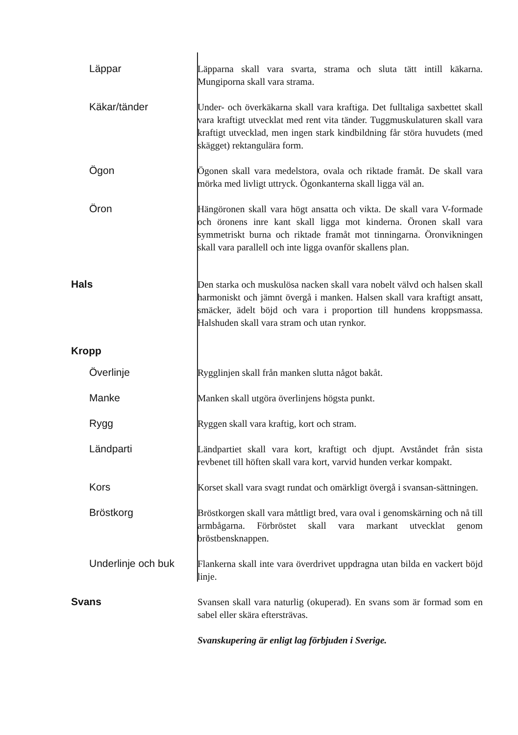Läppar
Läpparna skall vara svarta, strama och sluta tätt intill käkarna. Mungiporna skall vara strama.
Käkar/tänder
Under- och överkäkarna skall vara kraftiga. Det fulltaliga saxbettet skall vara kraftigt utvecklat med rent vita tänder. Tuggmuskulaturen skall vara kraftigt utvecklad, men ingen stark kindbildning får störa huvudets (med skägget) rektangulära form.
Ögon
Ögonen skall vara medelstora, ovala och riktade framåt. De skall vara mörka med livligt uttryck. Ögonkanterna skall ligga väl an.
Öron
Hängöronen skall vara högt ansatta och vikta. De skall vara V-formade och öronens inre kant skall ligga mot kinderna. Öronen skall vara symmetriskt burna och riktade framåt mot tinningarna. Öronvikningen skall vara parallell och inte ligga ovanför skallens plan.
Hals
Den starka och muskulösa nacken skall vara nobelt välvd och halsen skall harmoniskt och jämnt övergå i manken. Halsen skall vara kraftigt ansatt, smäcker, ädelt böjd och vara i proportion till hundens kroppsmassa. Halshuden skall vara stram och utan rynkor.
Kropp
Överlinje
Rygglinjen skall från manken slutta något bakåt.
Manke
Manken skall utgöra överlinjens högsta punkt.
Rygg
Ryggen skall vara kraftig, kort och stram.
Ländparti
Ländpartiet skall vara kort, kraftigt och djupt. Avståndet från sista revbenet till höften skall vara kort, varvid hunden verkar kompakt.
Kors
Korset skall vara svagt rundat och omärkligt övergå i svansan-sättningen.
Bröstkorg
Bröstkorgen skall vara måttligt bred, vara oval i genomskärning och nå till armbågarna. Förbröstet skall vara markant utvecklat genom bröstbensknappen.
Underlinje och buk
Flankerna skall inte vara överdrivet uppdragna utan bilda en vackert böjd linje.
Svans
Svansen skall vara naturlig (okuperad). En svans som är formad som en sabel eller skära eftersträvas.
Svanskupering är enligt lag förbjuden i Sverige.